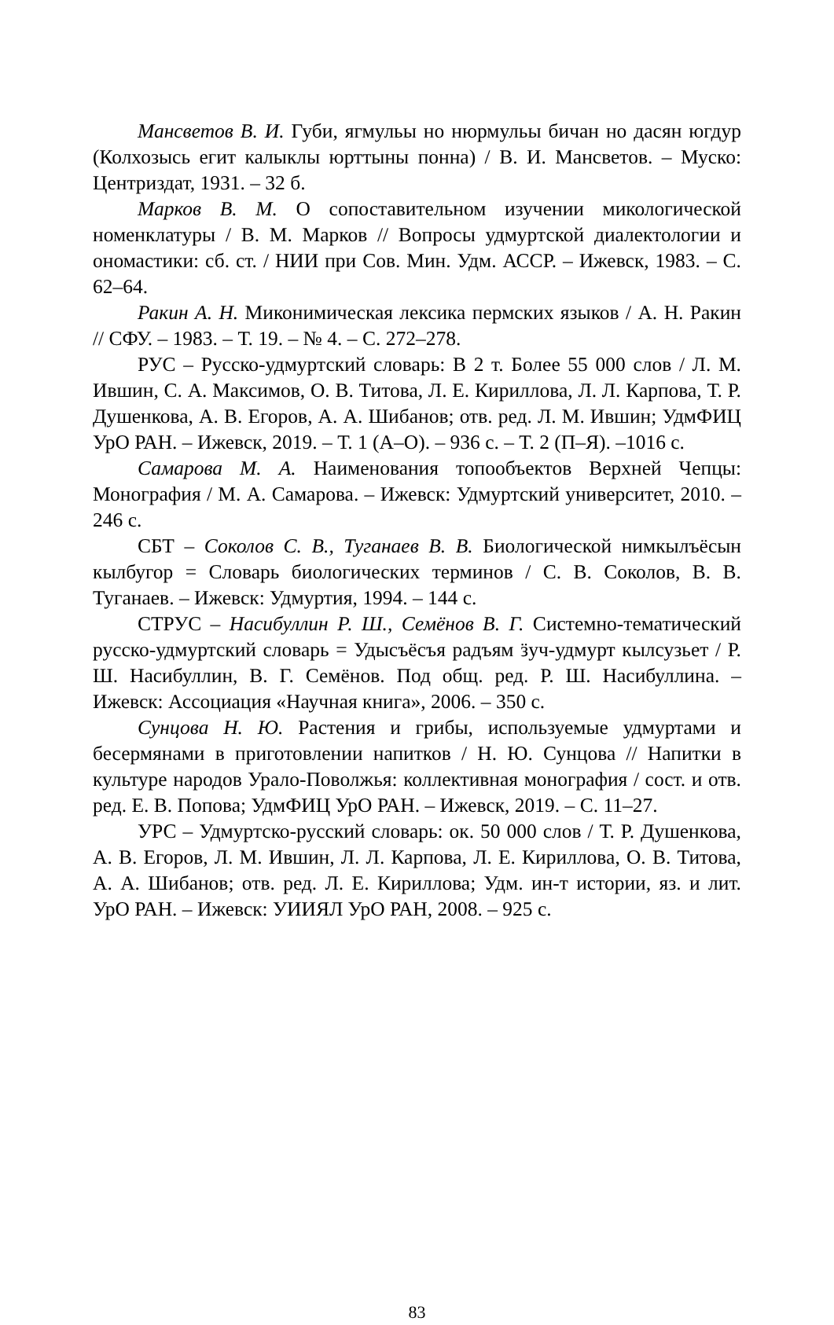Мансветов В. И. Губи, ягмульы но нюрмульы бичан но дасян югдур (Колхозысь егит калыклы юрттыны понна) / В. И. Мансветов. – Муско: Центриздат, 1931. – 32 б.
Марков В. М. О сопоставительном изучении микологической номенклатуры / В. М. Марков // Вопросы удмуртской диалектологии и ономастики: сб. ст. / НИИ при Сов. Мин. Удм. АССР. – Ижевск, 1983. – С. 62–64.
Ракин А. Н. Миконимическая лексика пермских языков / А. Н. Ракин // СФУ. – 1983. – Т. 19. – № 4. – С. 272–278.
РУС – Русско-удмуртский словарь: В 2 т. Более 55 000 слов / Л. М. Ившин, С. А. Максимов, О. В. Титова, Л. Е. Кириллова, Л. Л. Карпова, Т. Р. Душенкова, А. В. Егоров, А. А. Шибанов; отв. ред. Л. М. Ившин; УдмФИЦ УрО РАН. – Ижевск, 2019. – Т. 1 (А–О). – 936 с. – Т. 2 (П–Я). –1016 с.
Самарова М. А. Наименования топообъектов Верхней Чепцы: Монография / М. А. Самарова. – Ижевск: Удмуртский университет, 2010. – 246 с.
СБТ – Соколов С. В., Туганаев В. В. Биологической нимкылъёсын кылбугор = Словарь биологических терминов / С. В. Соколов, В. В. Туганаев. – Ижевск: Удмуртия, 1994. – 144 с.
СТРУС – Насибуллин Р. Ш., Семёнов В. Г. Системно-тематический русско-удмуртский словарь = Удысъёсъя радъям ӟуч-удмурт кылсузьет / Р. Ш. Насибуллин, В. Г. Семёнов. Под общ. ред. Р. Ш. Насибуллина. – Ижевск: Ассоциация «Научная книга», 2006. – 350 с.
Сунцова Н. Ю. Растения и грибы, используемые удмуртами и бесермянами в приготовлении напитков / Н. Ю. Сунцова // Напитки в культуре народов Урало-Поволжья: коллективная монография / сост. и отв. ред. Е. В. Попова; УдмФИЦ УрО РАН. – Ижевск, 2019. – С. 11–27.
УРС – Удмуртско-русский словарь: ок. 50 000 слов / Т. Р. Душенкова, А. В. Егоров, Л. М. Ившин, Л. Л. Карпова, Л. Е. Кириллова, О. В. Титова, А. А. Шибанов; отв. ред. Л. Е. Кириллова; Удм. ин-т истории, яз. и лит. УрО РАН. – Ижевск: УИИЯЛ УрО РАН, 2008. – 925 с.
83